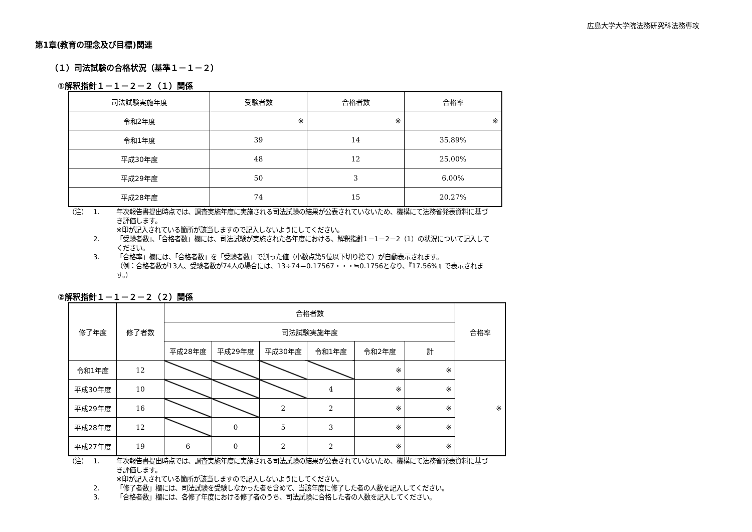広島大学大学院法務研究科法務専攻
第1章(教育の理念及び目標)関連
（１）司法試験の合格状況（基準１－１－２）
①解釈指針１－１－２－２（１）関係
| 司法試験実施年度 | 受験者数 | 合格者数 | 合格率 |
| --- | --- | --- | --- |
| 令和2年度 | ※ | ※ | ※ |
| 令和1年度 | 39 | 14 | 35.89% |
| 平成30年度 | 48 | 12 | 25.00% |
| 平成29年度 | 50 | 3 | 6.00% |
| 平成28年度 | 74 | 15 | 20.27% |
（注） 1. 年次報告書提出時点では、調査実施年度に実施される司法試験の結果が公表されていないため、機構にて法務省発表資料に基づき評価します。
※印が記入されている箇所が該当しますので記入しないようにしてください。
2. 「受験者数」、「合格者数」欄には、司法試験が実施された各年度における、解釈指針1－1－2－2（1）の状況について記入してください。
3. 「合格率」欄には、「合格者数」を「受験者数」で割った値（小数点第5位以下切り捨て）が自動表示されます。
（例：合格者数が13人、受験者数が74人の場合には、13÷74＝0.17567・・・≒0.1756となり、『17.56%』で表示されます。）
②解釈指針１－１－２－２（２）関係
| 修了年度 | 修了者数 | 合格者数 | | | | | | 合格率 |
| --- | --- | --- | --- | --- | --- | --- | --- | --- |
| | | 司法試験実施年度 | | | | | | |
| | | 平成28年度 | 平成29年度 | 平成30年度 | 令和1年度 | 令和2年度 | 計 | |
| 令和1年度 | 12 | | | | | ※ | ※ | ※ |
| 平成30年度 | 10 | | | | 4 | ※ | ※ | |
| 平成29年度 | 16 | | | 2 | 2 | ※ | ※ | |
| 平成28年度 | 12 | | 0 | 5 | 3 | ※ | ※ | |
| 平成27年度 | 19 | 6 | 0 | 2 | 2 | ※ | ※ | |
（注） 1. 年次報告書提出時点では、調査実施年度に実施される司法試験の結果が公表されていないため、機構にて法務省発表資料に基づき評価します。
※印が記入されている箇所が該当しますので記入しないようにしてください。
2. 「修了者数」欄には、司法試験を受験しなかった者を含めて、当該年度に修了した者の人数を記入してください。
3. 「合格者数」欄には、各修了年度における修了者のうち、司法試験に合格した者の人数を記入してください。